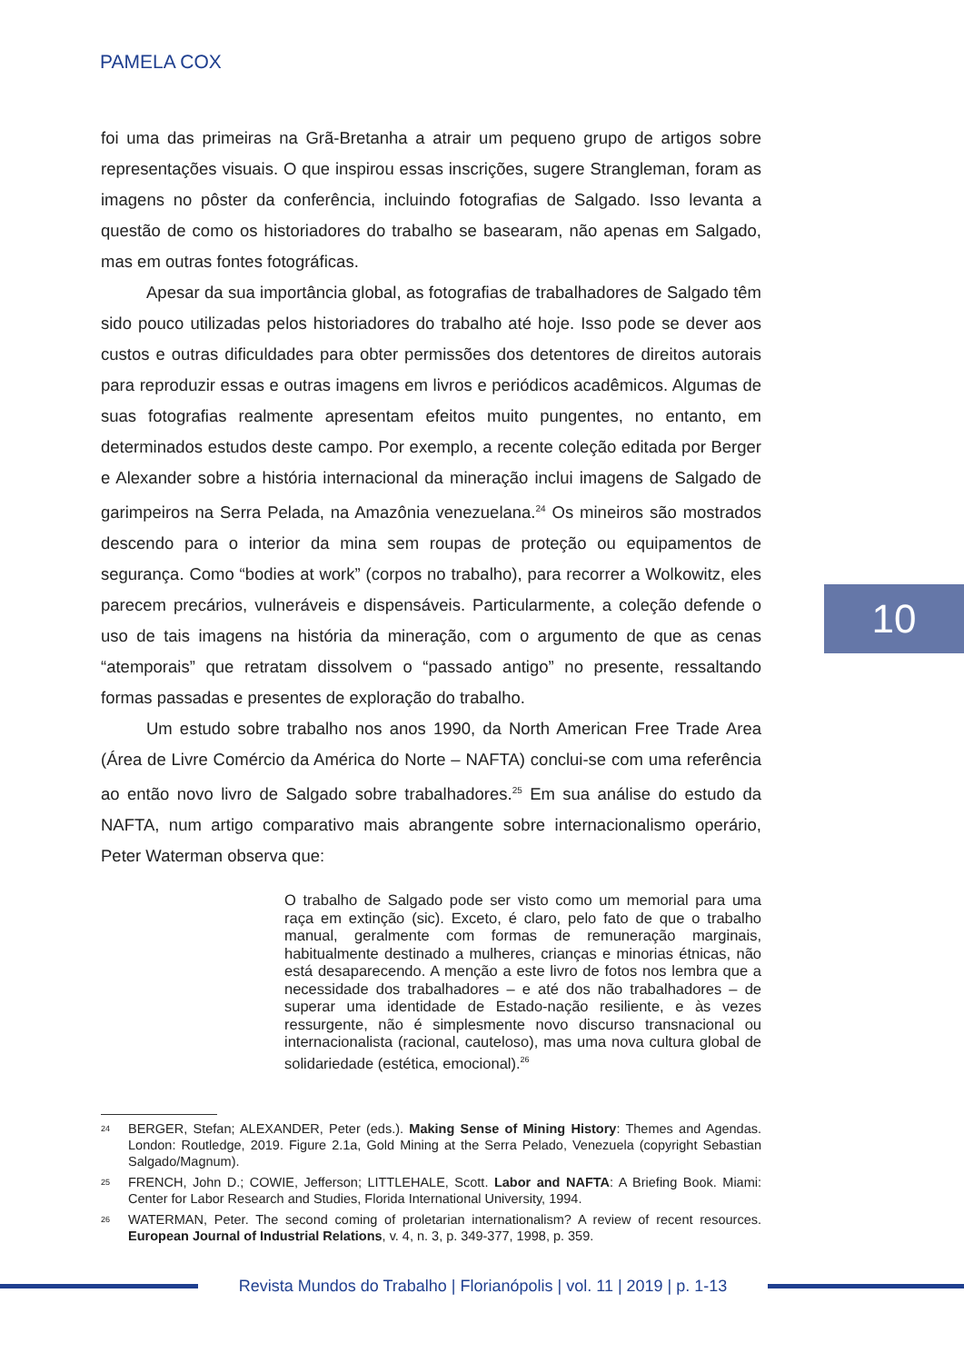PAMELA COX
foi uma das primeiras na Grã-Bretanha a atrair um pequeno grupo de artigos sobre representações visuais. O que inspirou essas inscrições, sugere Strangleman, foram as imagens no pôster da conferência, incluindo fotografias de Salgado. Isso levanta a questão de como os historiadores do trabalho se basearam, não apenas em Salgado, mas em outras fontes fotográficas.
Apesar da sua importância global, as fotografias de trabalhadores de Salgado têm sido pouco utilizadas pelos historiadores do trabalho até hoje. Isso pode se dever aos custos e outras dificuldades para obter permissões dos detentores de direitos autorais para reproduzir essas e outras imagens em livros e periódicos acadêmicos. Algumas de suas fotografias realmente apresentam efeitos muito pungentes, no entanto, em determinados estudos deste campo. Por exemplo, a recente coleção editada por Berger e Alexander sobre a história internacional da mineração inclui imagens de Salgado de garimpeiros na Serra Pelada, na Amazônia venezuelana.<sup>24</sup> Os mineiros são mostrados descendo para o interior da mina sem roupas de proteção ou equipamentos de segurança. Como “bodies at work” (corpos no trabalho), para recorrer a Wolkowitz, eles parecem precários, vulneráveis e dispensáveis. Particularmente, a coleção defende o uso de tais imagens na história da mineração, com o argumento de que as cenas “atemporais” que retratam dissolvem o “passado antigo” no presente, ressaltando formas passadas e presentes de exploração do trabalho.
Um estudo sobre trabalho nos anos 1990, da North American Free Trade Area (Área de Livre Comércio da América do Norte – NAFTA) conclui-se com uma referência ao então novo livro de Salgado sobre trabalhadores.<sup>25</sup> Em sua análise do estudo da NAFTA, num artigo comparativo mais abrangente sobre internacionalismo operário, Peter Waterman observa que:
O trabalho de Salgado pode ser visto como um memorial para uma raça em extinção (sic). Exceto, é claro, pelo fato de que o trabalho manual, geralmente com formas de remuneração marginais, habitualmente destinado a mulheres, crianças e minorias étnicas, não está desaparecendo. A menção a este livro de fotos nos lembra que a necessidade dos trabalhadores – e até dos não trabalhadores – de superar uma identidade de Estado-nação resiliente, e às vezes ressurgente, não é simplesmente novo discurso transnacional ou internacionalista (racional, cauteloso), mas uma nova cultura global de solidariedade (estética, emocional).<sup>26</sup>
<sup>24</sup> BERGER, Stefan; ALEXANDER, Peter (eds.). Making Sense of Mining History: Themes and Agendas. London: Routledge, 2019. Figure 2.1a, Gold Mining at the Serra Pelado, Venezuela (copyright Sebastian Salgado/Magnum).
<sup>25</sup> FRENCH, John D.; COWIE, Jefferson; LITTLEHALE, Scott. Labor and NAFTA: A Briefing Book. Miami: Center for Labor Research and Studies, Florida International University, 1994.
<sup>26</sup> WATERMAN, Peter. The second coming of proletarian internationalism? A review of recent resources. European Journal of Industrial Relations, v. 4, n. 3, p. 349-377, 1998, p. 359.
10
Revista Mundos do Trabalho | Florianópolis | vol. 11 | 2019 | p. 1-13